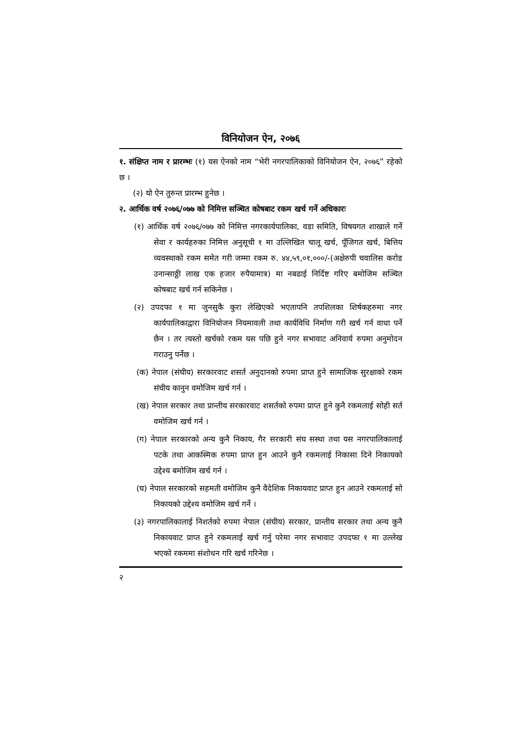विनियोजन ऐन, २०७६
१. संक्षिप्त नाम र प्रारम्भः (१) यस ऐनको नाम “भेरी नगरपालिकाको विनियोजन ऐन, २०७६” रहेको छ ।
(२) यो ऐन तुरुन्त प्रारम्भ हुनेछ ।
२. आर्थिक वर्ष २०७६/०७७ को निमित्त सञ्चित कोषबाट रकम खर्च गर्ने अधिकारः
(१) आर्थिक वर्ष २०७६/०७७ को निमित्त नगरकार्यपालिका, वडा समिति, विषयगत शाखाले गर्ने सेवा र कार्यहरुका निमित्त अनुसूची १ मा उल्लिखित चालू खर्च, पूँजिगत खर्च, बित्तिय व्यवस्थाको रकम समेत गरी जम्मा रकम रु. ४४,५९,०१,०००/-(अक्षेरुपी चवालिस करोड उनान्साठ्ठी लाख एक हजार रुपैयामात्र) मा नबढाई निर्दिष्ट गरिए बमोजिम सञ्चित कोषबाट खर्च गर्न सकिनेछ ।
(२) उपदफा १ मा जुनसुकै कुरा लेखिएको भएतापनि तपशिलका शिर्षकहरुमा नगर कार्यपालिकाद्वारा विनियोजन नियमावली तथा कार्यविधि निर्माण गरी खर्च गर्न वाधा पर्ने छैन । तर त्यस्तो खर्चको रकम यस पछि हुने नगर सभावाट अनिवार्य रुपमा अनुमोदन गराउनु पर्नेछ ।
(क) नेपाल (संघीय) सरकारवाट शसर्त अनुदानको रुपमा प्राप्त हुने सामाजिक सुरक्षाको रकम संघीय कानुन वमोजिम खर्च गर्न ।
(ख) नेपाल सरकार तथा प्रान्तीय सरकारवाट शसर्तको रुपमा प्राप्त हुने कुनै रकमलाई सोही सर्त वमोजिम खर्च गर्न ।
(ग) नेपाल सरकारको अन्य कुनै निकाय, गैर सरकारी संघ सस्था तथा यस नगरपालिकालाई पटके तथा आकस्मिक रुपमा प्राप्त हुन आउने कुनै रकमलाई निकासा दिने निकायको उद्देश्य बमोजिम खर्च गर्न ।
(घ) नेपाल सरकारको सहमती वमोजिम कुनै वैदेशिक निकायवाट प्राप्त हुन आउने रकमलाई सो निकायको उद्देश्य वमोजिम खर्च गर्ने ।
(३) नगरपालिकालाई निशर्तको रुपमा नेपाल (संघीय) सरकार, प्रान्तीय सरकार तथा अन्य कुनै निकायवाट प्राप्त हुने रकमलाई खर्च गर्नु परेमा नगर सभावाट उपदफा १ मा उल्लेख भएको रकममा संशोधन गरि खर्च गरिनेछ ।
२